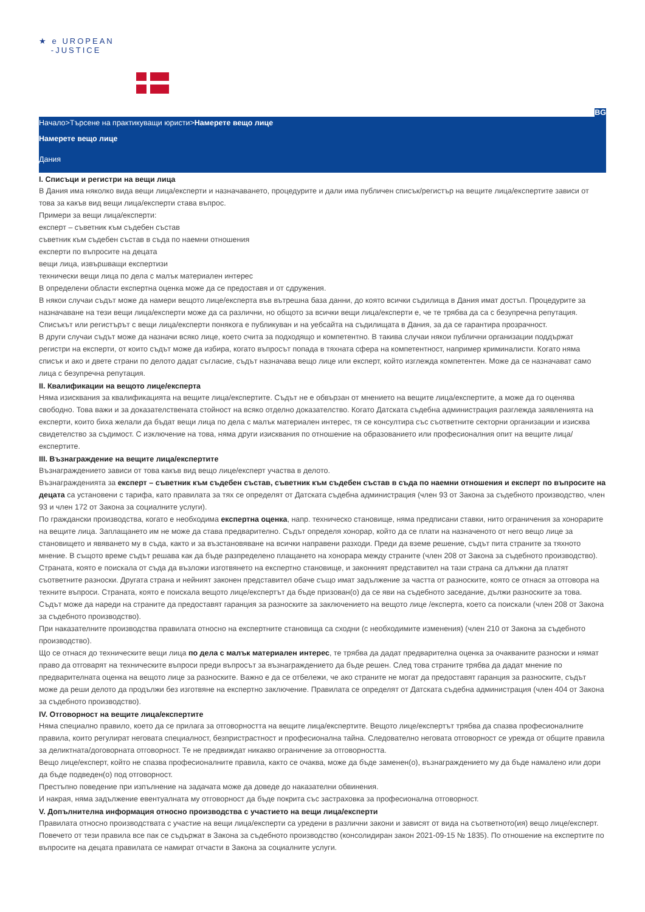★ e UROPEAN
-JUSTICE
BG
Начало>Търсене на практикуващи юристи>Намерете вещо лице
Намерете вещо лице
Дания
I. Списъци и регистри на вещи лица
В Дания има няколко вида вещи лица/експерти и назначаването, процедурите и дали има публичен списък/регистър на вещите лица/експертите зависи от това за какъв вид вещи лица/експерти става въпрос.
Примери за вещи лица/експерти:
експерт – съветник към съдебен състав
съветник към съдебен състав в съда по наемни отношения
експерти по въпросите на децата
вещи лица, извършващи експертизи
технически вещи лица по дела с малък материален интерес
В определени области експертна оценка може да се предоставя и от сдружения.
В някои случаи съдът може да намери вещото лице/експерта във вътрешна база данни, до която всички съдилища в Дания имат достъп. Процедурите за назначаване на тези вещи лица/експерти може да са различни, но общото за всички вещи лица/експерти е, че те трябва да са с безупречна репутация. Списъкът или регистърът с вещи лица/експерти понякога е публикуван и на уебсайта на съдилищата в Дания, за да се гарантира прозрачност.
В други случаи съдът може да назначи всяко лице, което счита за подходящо и компетентно. В такива случаи някои публични организации поддържат регистри на експерти, от които съдът може да избира, когато въпросът попада в тяхната сфера на компетентност, например криминалисти. Когато няма списък и ако и двете страни по делото дадат съгласие, съдът назначава вещо лице или експерт, който изглежда компетентен. Може да се назначават само лица с безупречна репутация.
II. Квалификации на вещото лице/експерта
Няма изисквания за квалификацията на вещите лица/експертите. Съдът не е обвързан от мнението на вещите лица/експертите, а може да го оценява свободно. Това важи и за доказателствената стойност на всяко отделно доказателство. Когато Датската съдебна администрация разглежда заявленията на експерти, които биха желали да бъдат вещи лица по дела с малък материален интерес, тя се консултира със съответните секторни организации и изисква свидетелство за съдимост. С изключение на това, няма други изисквания по отношение на образованието или професионалния опит на вещите лица/експертите.
III. Възнаграждение на вещите лица/експертите
Възнаграждението зависи от това какъв вид вещо лице/експерт участва в делото.
Възнагражденията за експерт – съветник към съдебен състав, съветник към съдебен състав в съда по наемни отношения и експерт по въпросите на децата са установени с тарифа, като правилата за тях се определят от Датската съдебна администрация (член 93 от Закона за съдебното производство, член 93 и член 172 от Закона за социалните услуги).
По граждански производства, когато е необходима експертна оценка, напр. техническо становище, няма предписани ставки, нито ограничения за хонорарите на вещите лица. Заплащането им не може да става предварително. Съдът определя хонорар, който да се плати на назначеното от него вещо лице за становището и явяването му в съда, както и за възстановяване на всички направени разходи. Преди да вземе решение, съдът пита страните за тяхното мнение. В същото време съдът решава как да бъде разпределено плащането на хонорара между страните (член 208 от Закона за съдебното производство).
Страната, която е поискала от съда да възложи изготвянето на експертно становище, и законният представител на тази страна са длъжни да платят съответните разноски. Другата страна и нейният законен представител обаче също имат задължение за частта от разноските, която се отнася за отговора на техните въпроси. Страната, която е поискала вещото лице/експертът да бъде призован(о) да се яви на съдебното заседание, дължи разноските за това. Съдът може да нареди на страните да предоставят гаранция за разноските за заключението на вещото лице /експерта, което са поискали (член 208 от Закона за съдебното производство).
При наказателните производства правилата относно на експертните становища са сходни (с необходимите изменения) (член 210 от Закона за съдебното производство).
Що се отнася до техническите вещи лица по дела с малък материален интерес, те трябва да дадат предварителна оценка за очакваните разноски и нямат право да отговарят на техническите въпроси преди въпросът за възнаграждението да бъде решен. След това страните трябва да дадат мнение по предварителната оценка на вещото лице за разноските. Важно е да се отбележи, че ако страните не могат да предоставят гаранция за разноските, съдът може да реши делото да продължи без изготвяне на експертно заключение. Правилата се определят от Датската съдебна администрация (член 404 от Закона за съдебното производство).
IV. Отговорност на вещите лица/експертите
Няма специално правило, което да се прилага за отговорността на вещите лица/експертите. Вещото лице/експертът трябва да спазва професионалните правила, които регулират неговата специалност, безпристрастност и професионална тайна. Следователно неговата отговорност се урежда от общите правила за деликтната/договорната отговорност. Те не предвиждат никакво ограничение за отговорността.
Вещо лице/експерт, който не спазва професионалните правила, както се очаква, може да бъде заменен(о), възнаграждението му да бъде намалено или дори да бъде подведен(о) под отговорност.
Престъпно поведение при изпълнение на задачата може да доведе до наказателни обвинения.
И накрая, няма задължение евентуалната му отговорност да бъде покрита със застраховка за професионална отговорност.
V. Допълнителна информация относно производства с участието на вещи лица/експерти
Правилата относно производствата с участие на вещи лица/експерти са уредени в различни закони и зависят от вида на съответното(ия) вещо лице/експерт. Повечето от тези правила все пак се съдържат в Закона за съдебното производство (консолидиран закон 2021-09-15 № 1835). По отношение на експертите по въпросите на децата правилата се намират отчасти в Закона за социалните услуги.